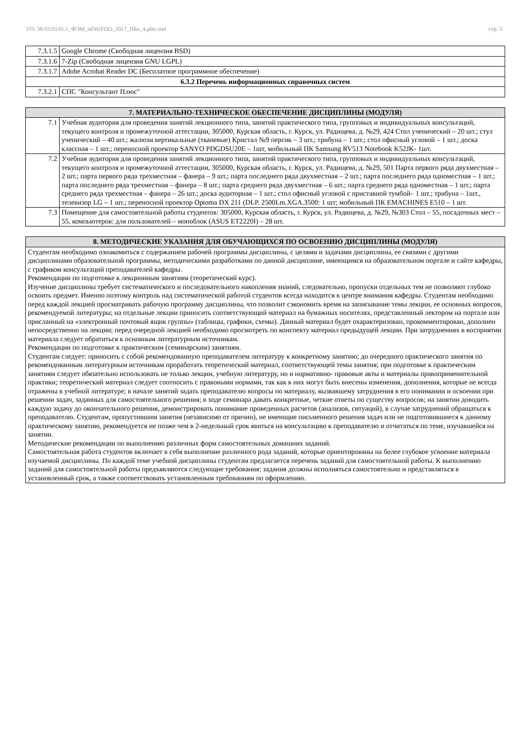УП: 38.03.03.01.1_ФЭМ_пбУпУПО_2017_ПБо_4.plm.xml стр. 5
| 7.3.1.5 | Google Chrome (Свободная лицензия BSD) |
| 7.3.1.6 | 7-Zip (Свободная лицензия GNU LGPL) |
| 7.3.1.7 | Adobe Acrobat Reader DC (Бесплатное программное обеспечение) |
| 6.3.2 Перечень информационных справочных систем | |
| 7.3.2.1 | СПС "Консультант Плюс" |
| 7. МАТЕРИАЛЬНО-ТЕХНИЧЕСКОЕ ОБЕСПЕЧЕНИЕ ДИСЦИПЛИНЫ (МОДУЛЯ) | |
| --- | --- |
| 7.1 | Учебная аудитория для проведения занятий лекционного типа, занятий практического типа, групповых и индивидуальных консультаций, текущего контроля и промежуточной аттестации, 305000, Курская область, г. Курск, ул. Радищева, д. №29, 424 Стол ученический – 20 шт.; стул ученический – 40 шт.; жалюзи вертикальные (тканевые) Кристал №9 персик – 3 шт.; трибуна – 1 шт.; стол офисный угловой – 1 шт.; доска классная – 1 шт.; переносной проектор SANYO PDGDSU20E – 1шт, мобильный ПК Samsung RV513 Notebook K52JK- 1шт. |
| 7.2 | Учебная аудитория для проведения занятий лекционного типа, занятий практического типа, групповых и индивидуальных консультаций, текущего контроля и промежуточной аттестации, 305000, Курская область, г. Курск, ул. Радищева, д. №29, 501 Парта первого ряда двухместная – 2 шт.; парта первого ряда трехместная – фанера – 9 шт.; парта последнего ряда двухместная – 2 шт.; парта последнего ряда одноместная – 1 шт.; парта последнего ряда трехместная – фанера – 8 шт.; парта среднего ряда двухместная – 6 шт.; парта среднего ряда одноместная – 1 шт.; парта среднего ряда трехместная – фанера – 26 шт.; доска аудиторная – 1 шт.; стол офисный угловой с приставной тумбой– 1 шт.; трибуна – 1шт., телевизор LG – 1 шт.; переносной проектор Optoma DX 211 (DLP. 2500Lm.XGA.3500: 1 шт; мобильный ПК EMACHINES E510 – 1 шт. |
| 7.3 | Помещение для самостоятельной работы студентов: 305000, Курская область, г. Курск, ул. Радищева, д. №29, №303 Стол – 55, посадочных мест – 55, компьютеров: для пользователей – моноблок (ASUS ET2220I) – 28 шт. |
| 8. МЕТОДИЧЕСКИЕ УКАЗАНИЯ ДЛЯ ОБУЧАЮЩИХСЯ ПО ОСВОЕНИЮ ДИСЦИПЛИНЫ (МОДУЛЯ) |
| --- |
| Студентам необходимо ознакомиться с содержанием рабочей программы дисциплины, с целями и задачами дисциплины, ее связями с другими дисциплинами образовательной программы, методическими разработками по данной дисциплине, имеющимся на образовательном портале и сайте кафедры, с графиком консультаций преподавателей кафедры. Рекомендации по подготовке к лекционным занятиям (теоретический курс). Изучение дисциплины требует систематического и последовательного накопления знаний, следовательно, пропуски отдельных тем не позволяют глубоко освоить предмет. Именно поэтому контроль над систематической работой студентов всегда находится в центре внимания кафедры. Студентам необходимо перед каждой лекцией просматривать рабочую программу дисциплины, что позволит сэкономить время на записывание темы лекции, ее основных вопросов, рекомендуемой литературы; на отдельные лекции приносить соответствующий материал на бумажных носителях, представленный лектором на портале или присланный на «электронный почтовый ящик группы» (таблицы, графики, схемы). Данный материал будет охарактеризован, прокомментирован, дополнен непосредственно на лекции; перед очередной лекцией необходимо просмотреть по конспекту материал предыдущей лекции. При затруднениях в восприятии материала следует обратиться к основным литературным источникам. Рекомендации по подготовке к практическим (семинарским) занятиям. Студентам следует: приносить с собой рекомендованную преподавателем литературу к конкретному занятию; до очередного практического занятия по рекомендованным литературным источникам проработать теоретический материал, соответствующей темы занятия; при подготовке к практическим занятиям следует обязательно использовать не только лекции, учебную литературу, но и нормативно- правовые акты и материалы правоприменительной практики; теоретический материал следует соотносить с правовыми нормами, так как в них могут быть внесены изменения, дополнения, которые не всегда отражены в учебной литературе; в начале занятий задать преподавателю вопросы по материалу, вызвавшему затруднения в его понимании и освоении при решении задач, заданных для самостоятельного решения; в ходе семинара давать конкретные, четкие ответы по существу вопросов; на занятии доводить каждую задачу до окончательного решения, демонстрировать понимание проведенных расчетов (анализов, ситуаций), в случае затруднений обращаться к преподавателю. Студентам, пропустившим занятия (независимо от причин), не имеющие письменного решения задач или не подготовившиеся к данному практическому занятию, рекомендуется не позже чем в 2-недельный срок явиться на консультацию к преподавателю и отчитаться по теме, изучавшейся на занятии. Методические рекомендации по выполнению различных форм самостоятельных домашних заданий. Самостоятельная работа студентов включает в себя выполнение различного рода заданий, которые ориентированы на более глубокое усвоение материала изучаемой дисциплины. По каждой теме учебной дисциплины студентам предлагается перечень заданий для самостоятельной работы. К выполнению заданий для самостоятельной работы предъявляются следующие требования: задания должны исполняться самостоятельно и представляться в установленный срок, а также соответствовать установленным требованиям по оформлению. |